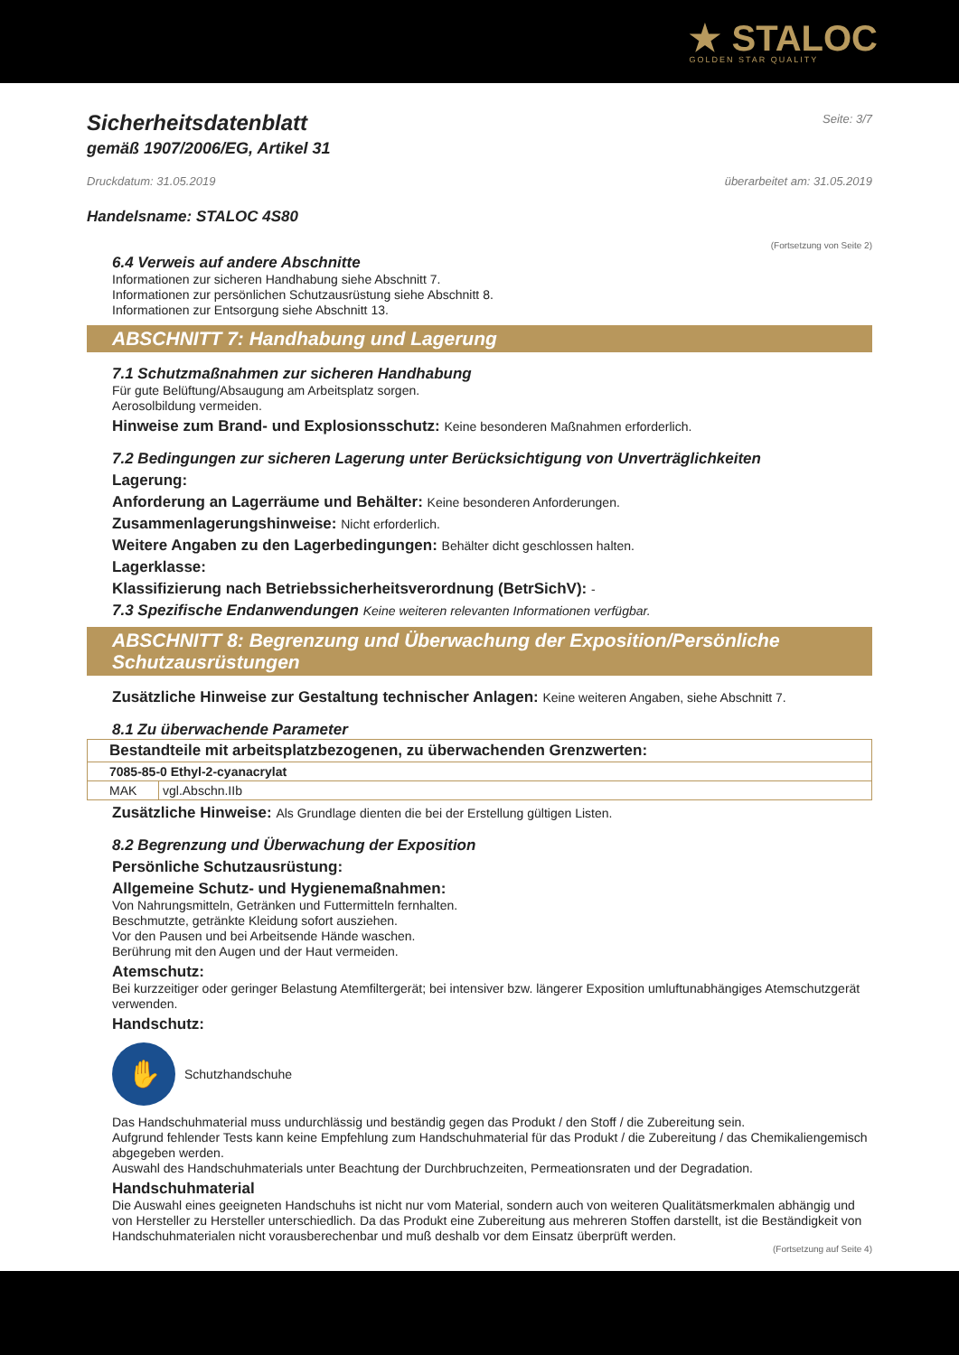★ STALOC
GOLDEN STAR QUALITY
Sicherheitsdatenblatt
Seite: 3/7
gemäß 1907/2006/EG, Artikel 31
Druckdatum: 31.05.2019 überarbeitet am: 31.05.2019
Handelsname: STALOC 4S80
(Fortsetzung von Seite 2)
6.4 Verweis auf andere Abschnitte
Informationen zur sicheren Handhabung siehe Abschnitt 7.
Informationen zur persönlichen Schutzausrüstung siehe Abschnitt 8.
Informationen zur Entsorgung siehe Abschnitt 13.
ABSCHNITT 7: Handhabung und Lagerung
7.1 Schutzmaßnahmen zur sicheren Handhabung
Für gute Belüftung/Absaugung am Arbeitsplatz sorgen.
Aerosolbildung vermeiden.
Hinweise zum Brand- und Explosionsschutz: Keine besonderen Maßnahmen erforderlich.
7.2 Bedingungen zur sicheren Lagerung unter Berücksichtigung von Unverträglichkeiten
Lagerung:
Anforderung an Lagerräume und Behälter: Keine besonderen Anforderungen.
Zusammenlagerungshinweise: Nicht erforderlich.
Weitere Angaben zu den Lagerbedingungen: Behälter dicht geschlossen halten.
Lagerklasse:
Klassifizierung nach Betriebssicherheitsverordnung (BetrSichV): -
7.3 Spezifische Endanwendungen Keine weiteren relevanten Informationen verfügbar.
ABSCHNITT 8: Begrenzung und Überwachung der Exposition/Persönliche Schutzausrüstungen
Zusätzliche Hinweise zur Gestaltung technischer Anlagen: Keine weiteren Angaben, siehe Abschnitt 7.
8.1 Zu überwachende Parameter
| Bestandteile mit arbeitsplatzbezogenen, zu überwachenden Grenzwerten: | |
| 7085-85-0 Ethyl-2-cyanacrylat | |
| MAK | vgl.Abschn.IIb |
Zusätzliche Hinweise: Als Grundlage dienten die bei der Erstellung gültigen Listen.
8.2 Begrenzung und Überwachung der Exposition
Persönliche Schutzausrüstung:
Allgemeine Schutz- und Hygienemaßnahmen:
Von Nahrungsmitteln, Getränken und Futtermitteln fernhalten.
Beschmutzte, getränkte Kleidung sofort ausziehen.
Vor den Pausen und bei Arbeitsende Hände waschen.
Berührung mit den Augen und der Haut vermeiden.
Atemschutz:
Bei kurzzeitiger oder geringer Belastung Atemfiltergerät; bei intensiver bzw. längerer Exposition umluftunabhängiges Atemschutzgerät verwenden.
Handschutz:
✋
Schutzhandschuhe
Das Handschuhmaterial muss undurchlässig und beständig gegen das Produkt / den Stoff / die Zubereitung sein.
Aufgrund fehlender Tests kann keine Empfehlung zum Handschuhmaterial für das Produkt / die Zubereitung / das Chemikaliengemisch abgegeben werden.
Auswahl des Handschuhmaterials unter Beachtung der Durchbruchzeiten, Permeationsraten und der Degradation.
Handschuhmaterial
Die Auswahl eines geeigneten Handschuhs ist nicht nur vom Material, sondern auch von weiteren Qualitätsmerkmalen abhängig und von Hersteller zu Hersteller unterschiedlich. Da das Produkt eine Zubereitung aus mehreren Stoffen darstellt, ist die Beständigkeit von Handschuhmaterialen nicht vorausberechenbar und muß deshalb vor dem Einsatz überprüft werden.
(Fortsetzung auf Seite 4)